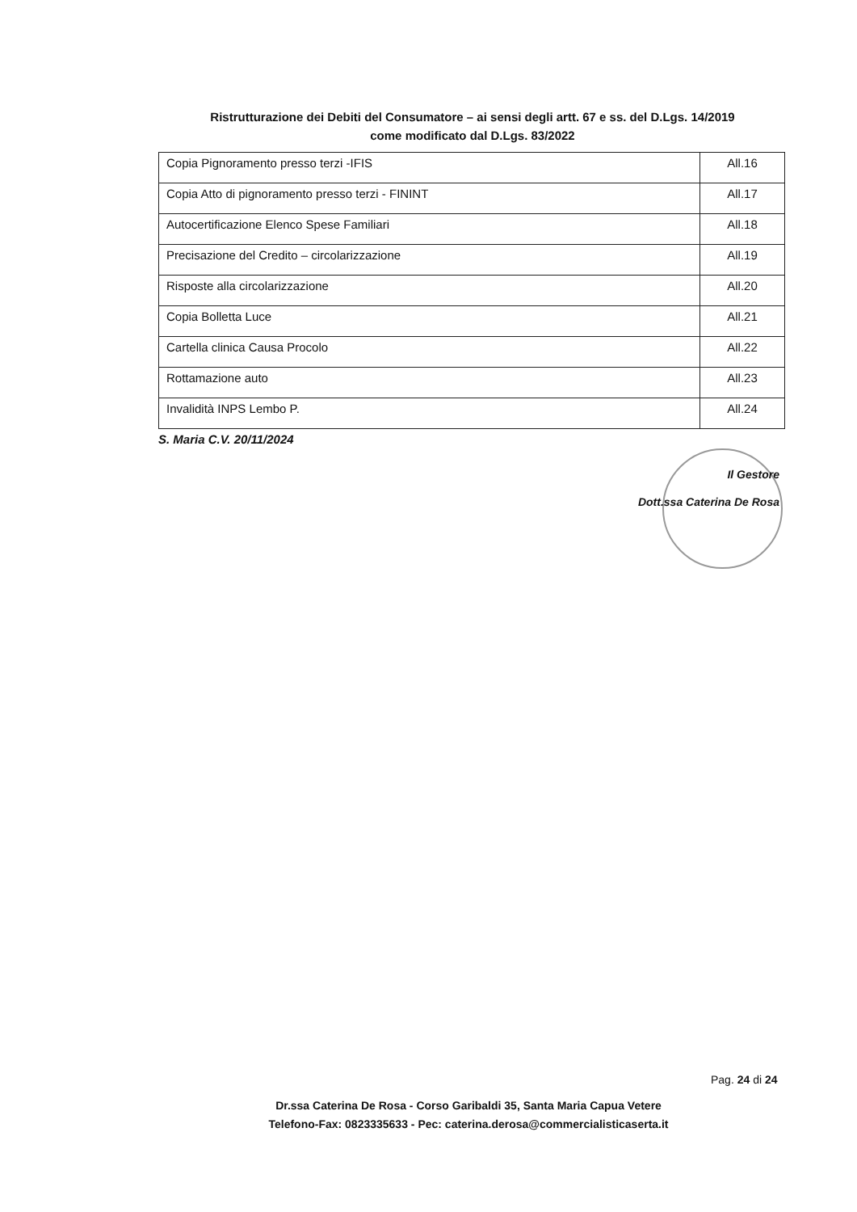Ristrutturazione dei Debiti del Consumatore – ai sensi degli artt. 67 e ss. del D.Lgs. 14/2019
come modificato dal D.Lgs. 83/2022
| Copia Pignoramento presso terzi -IFIS | All.16 |
| Copia Atto di pignoramento presso terzi - FININT | All.17 |
| Autocertificazione Elenco Spese Familiari | All.18 |
| Precisazione del Credito – circolarizzazione | All.19 |
| Risposte alla circolarizzazione | All.20 |
| Copia Bolletta Luce | All.21 |
| Cartella clinica Causa Procolo | All.22 |
| Rottamazione auto | All.23 |
| Invalidità INPS Lembo P. | All.24 |
S. Maria C.V. 20/11/2024
Il Gestore
Dott.ssa Caterina De Rosa
Pag. 24 di 24
Dr.ssa Caterina De Rosa - Corso Garibaldi 35, Santa Maria Capua Vetere
Telefono-Fax: 0823335633 - Pec: caterina.derosa@commercialisticaserta.it